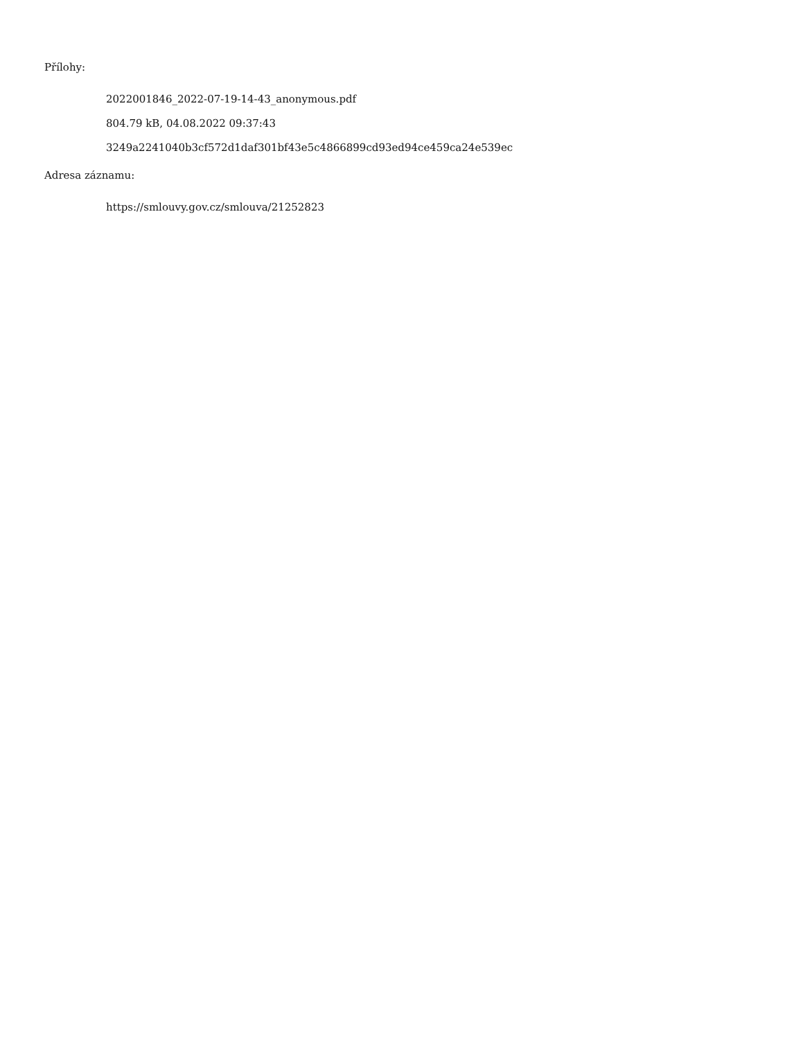Přílohy:
2022001846_2022-07-19-14-43_anonymous.pdf
804.79 kB, 04.08.2022 09:37:43
3249a2241040b3cf572d1daf301bf43e5c4866899cd93ed94ce459ca24e539ec
Adresa záznamu:
https://smlouvy.gov.cz/smlouva/21252823